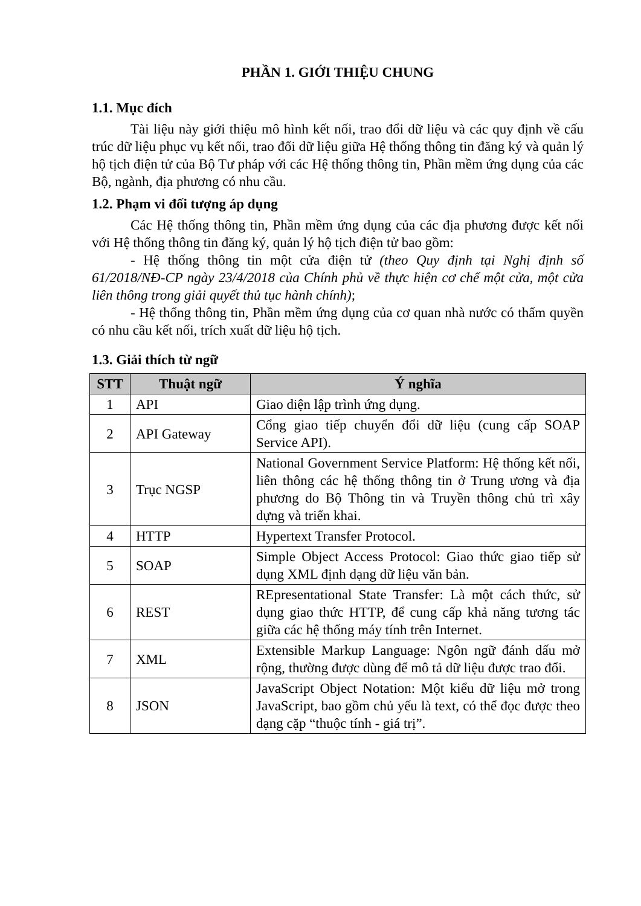PHẦN 1. GIỚI THIỆU CHUNG
1.1. Mục đích
Tài liệu này giới thiệu mô hình kết nối, trao đổi dữ liệu và các quy định về cấu trúc dữ liệu phục vụ kết nối, trao đổi dữ liệu giữa Hệ thống thông tin đăng ký và quản lý hộ tịch điện tử của Bộ Tư pháp với các Hệ thống thông tin, Phần mềm ứng dụng của các Bộ, ngành, địa phương có nhu cầu.
1.2. Phạm vi đối tượng áp dụng
Các Hệ thống thông tin, Phần mềm ứng dụng của các địa phương được kết nối với Hệ thống thông tin đăng ký, quản lý hộ tịch điện tử bao gồm:
- Hệ thống thông tin một cửa điện tử (theo Quy định tại Nghị định số 61/2018/NĐ-CP ngày 23/4/2018 của Chính phủ về thực hiện cơ chế một cửa, một cửa liên thông trong giải quyết thủ tục hành chính);
- Hệ thống thông tin, Phần mềm ứng dụng của cơ quan nhà nước có thẩm quyền có nhu cầu kết nối, trích xuất dữ liệu hộ tịch.
1.3. Giải thích từ ngữ
| STT | Thuật ngữ | Ý nghĩa |
| --- | --- | --- |
| 1 | API | Giao diện lập trình ứng dụng. |
| 2 | API Gateway | Cổng giao tiếp chuyển đổi dữ liệu (cung cấp SOAP Service API). |
| 3 | Trục NGSP | National Government Service Platform: Hệ thống kết nối, liên thông các hệ thống thông tin ở Trung ương và địa phương do Bộ Thông tin và Truyền thông chủ trì xây dựng và triển khai. |
| 4 | HTTP | Hypertext Transfer Protocol. |
| 5 | SOAP | Simple Object Access Protocol: Giao thức giao tiếp sử dụng XML định dạng dữ liệu văn bản. |
| 6 | REST | REpresentational State Transfer: Là một cách thức, sử dụng giao thức HTTP, để cung cấp khả năng tương tác giữa các hệ thống máy tính trên Internet. |
| 7 | XML | Extensible Markup Language: Ngôn ngữ đánh dấu mở rộng, thường được dùng để mô tả dữ liệu được trao đổi. |
| 8 | JSON | JavaScript Object Notation: Một kiểu dữ liệu mở trong JavaScript, bao gồm chủ yếu là text, có thể đọc được theo dạng cặp “thuộc tính - giá trị”. |